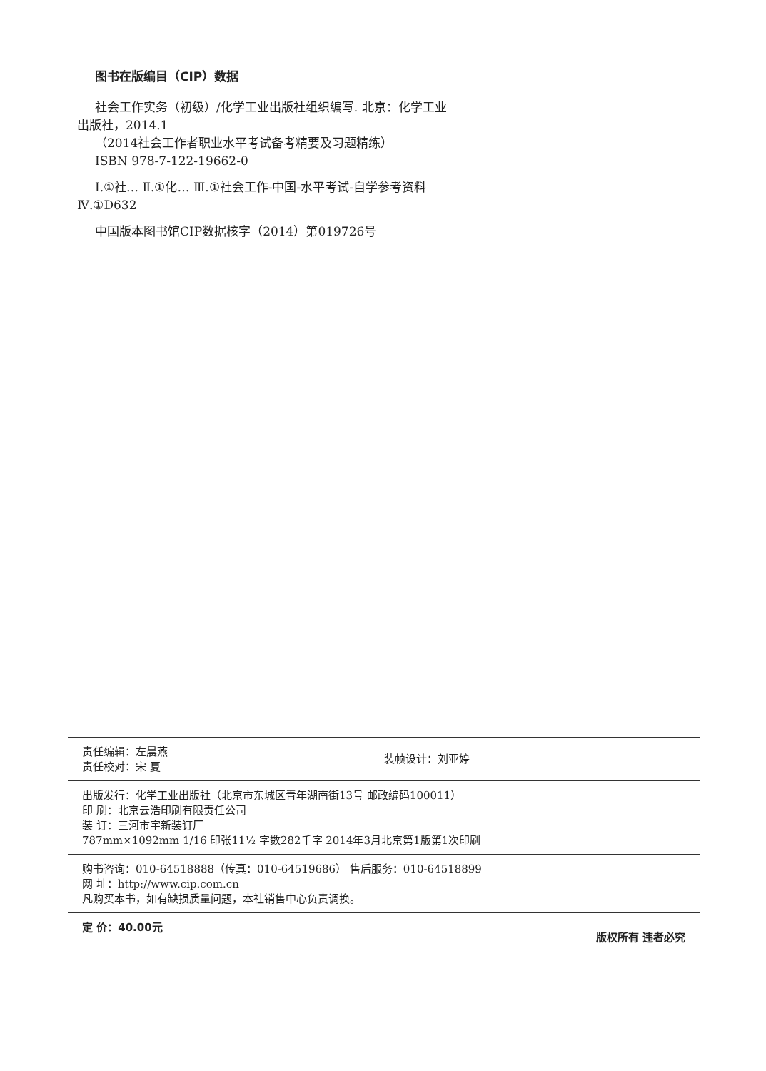图书在版编目（CIP）数据
社会工作实务（初级）/化学工业出版社组织编写. 北京：化学工业出版社，2014.1
（2014社会工作者职业水平考试备考精要及习题精练）
ISBN 978-7-122-19662-0
Ⅰ.①社… Ⅱ.①化… Ⅲ.①社会工作-中国-水平考试-自学参考资料 Ⅳ.①D632
中国版本图书馆CIP数据核字（2014）第019726号
责任编辑：左晨燕
责任校对：宋 夏 装帧设计：刘亚婷
出版发行：化学工业出版社（北京市东城区青年湖南街13号 邮政编码100011）
印 刷：北京云浩印刷有限责任公司
装 订：三河市宇新装订厂
787mm×1092mm 1/16 印张11½ 字数282千字 2014年3月北京第1版第1次印刷
购书咨询：010-64518888（传真：010-64519686） 售后服务：010-64518899
网 址：http://www.cip.com.cn
凡购买本书，如有缺损质量问题，本社销售中心负责调换。
定 价：40.00元 版权所有 违者必究